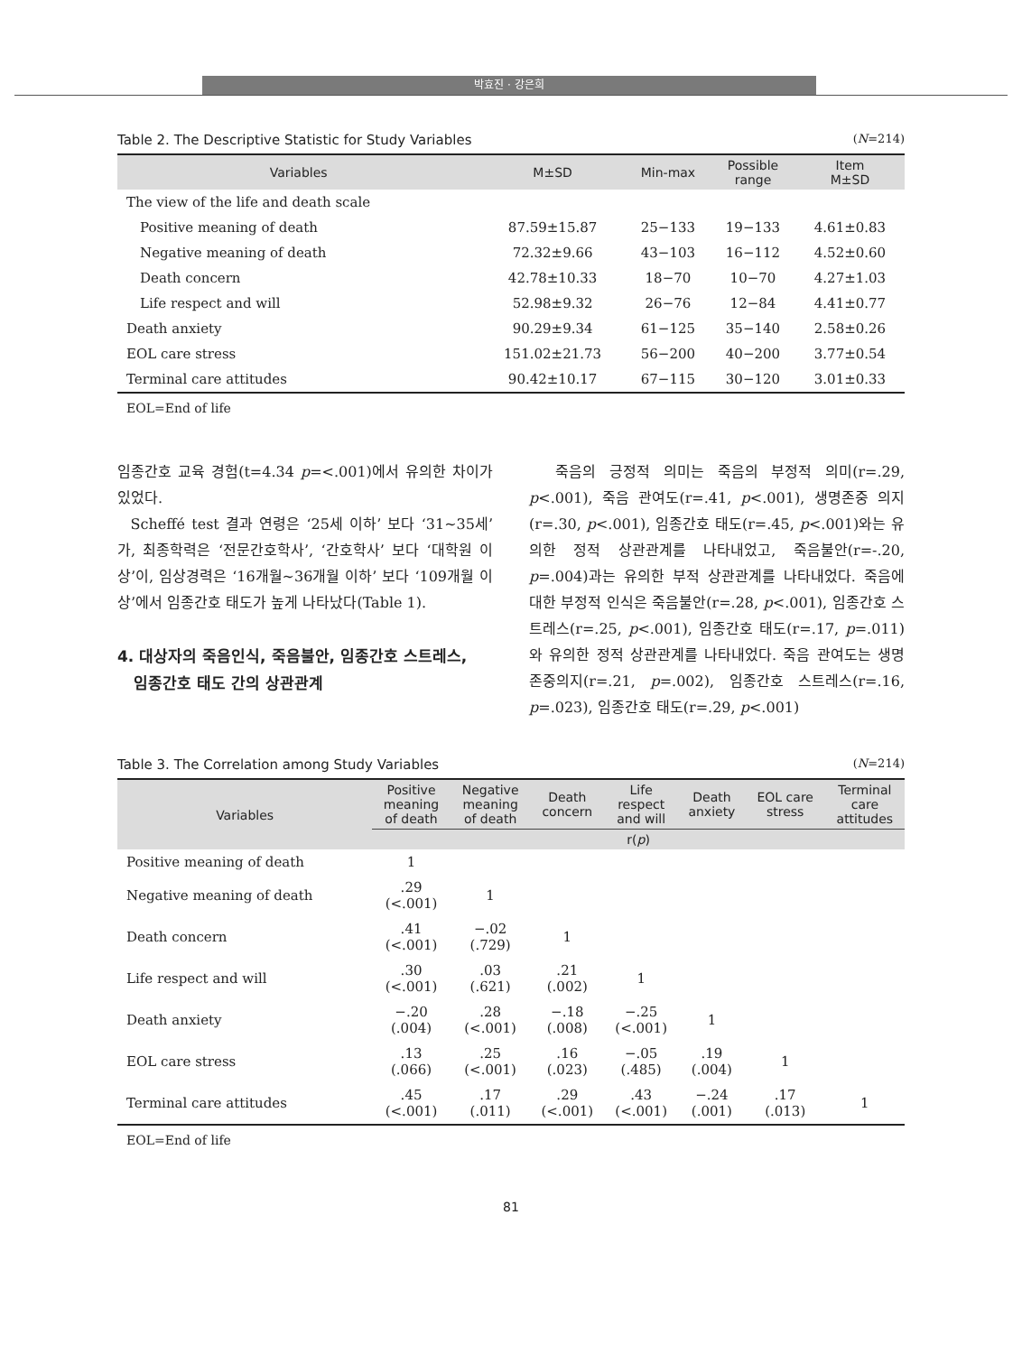박효진 · 강은희
Table 2. The Descriptive Statistic for Study Variables (N=214)
| Variables | M±SD | Min-max | Possible range | Item M±SD |
| --- | --- | --- | --- | --- |
| The view of the life and death scale | | | | |
| Positive meaning of death | 87.59±15.87 | 25−133 | 19−133 | 4.61±0.83 |
| Negative meaning of death | 72.32±9.66 | 43−103 | 16−112 | 4.52±0.60 |
| Death concern | 42.78±10.33 | 18−70 | 10−70 | 4.27±1.03 |
| Life respect and will | 52.98±9.32 | 26−76 | 12−84 | 4.41±0.77 |
| Death anxiety | 90.29±9.34 | 61−125 | 35−140 | 2.58±0.26 |
| EOL care stress | 151.02±21.73 | 56−200 | 40−200 | 3.77±0.54 |
| Terminal care attitudes | 90.42±10.17 | 67−115 | 30−120 | 3.01±0.33 |
EOL=End of life
임종간호 교육 경험(t=4.34 p=<.001)에서 유의한 차이가 있었다.
Scheffé test 결과 연령은 ‘25세 이하’ 보다 ‘31~35세’가, 최종학력은 ‘전문간호학사’, ‘간호학사’ 보다 ‘대학원 이상’이, 임상경력은 ‘16개월~36개월 이하’ 보다 ‘109개월 이상’에서 임종간호 태도가 높게 나타났다(Table 1).
4. 대상자의 죽음인식, 죽음불안, 임종간호 스트레스,
임종간호 태도 간의 상관관계
죽음의 긍정적 의미는 죽음의 부정적 의미(r=.29, p<.001), 죽음 관여도(r=.41, p<.001), 생명존중 의지(r=.30, p<.001), 임종간호 태도(r=.45, p<.001)와는 유의한 정적 상관관계를 나타내었고, 죽음불안(r=-.20, p=.004)과는 유의한 부적 상관관계를 나타내었다. 죽음에 대한 부정적 인식은 죽음불안(r=.28, p<.001), 임종간호 스트레스(r=.25, p<.001), 임종간호 태도(r=.17, p=.011)와 유의한 정적 상관관계를 나타내었다. 죽음 관여도는 생명 존중의지(r=.21, p=.002), 임종간호 스트레스(r=.16, p=.023), 임종간호 태도(r=.29, p<.001)
Table 3. The Correlation among Study Variables (N=214)
| Variables | Positive meaning of death | Negative meaning of death | Death concern | Life respect and will | Death anxiety | EOL care stress | Terminal care attitudes |
| --- | --- | --- | --- | --- | --- | --- | --- |
| | r( p ) | | | | | | |
| Positive meaning of death | 1 | | | | | | |
| Negative meaning of death | .29 (<.001) | 1 | | | | | |
| Death concern | .41 (<.001) | −.02 (.729) | 1 | | | | |
| Life respect and will | .30 (<.001) | .03 (.621) | .21 (.002) | 1 | | | |
| Death anxiety | −.20 (.004) | .28 (<.001) | −.18 (.008) | −.25 (<.001) | 1 | | |
| EOL care stress | .13 (.066) | .25 (<.001) | .16 (.023) | −.05 (.485) | .19 (.004) | 1 | |
| Terminal care attitudes | .45 (<.001) | .17 (.011) | .29 (<.001) | .43 (<.001) | −.24 (.001) | .17 (.013) | 1 |
EOL=End of life
81